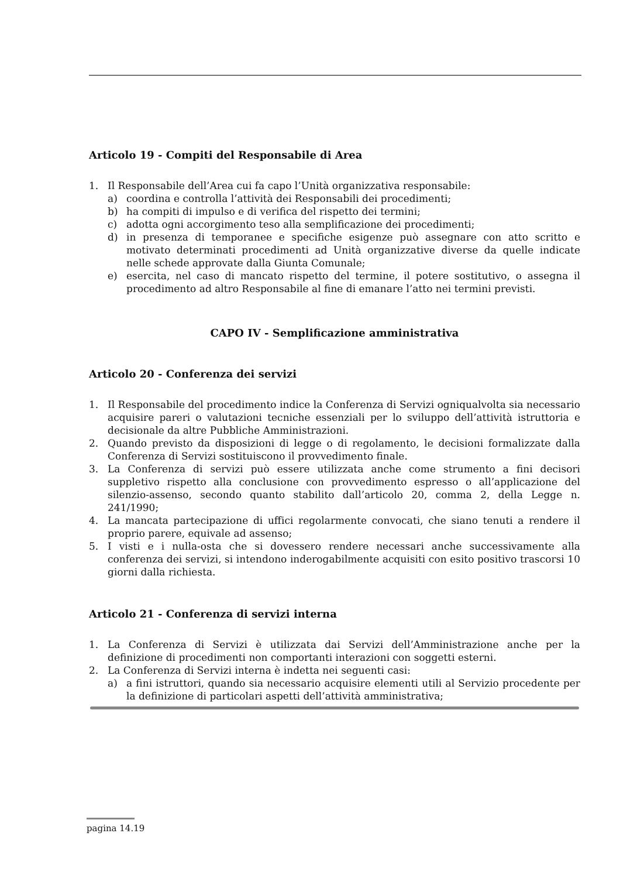Articolo 19 - Compiti del Responsabile di Area
1. Il Responsabile dell’Area cui fa capo l’Unità organizzativa responsabile:
a) coordina e controlla l’attività dei Responsabili dei procedimenti;
b) ha compiti di impulso e di verifica del rispetto dei termini;
c) adotta ogni accorgimento teso alla semplificazione dei procedimenti;
d) in presenza di temporanee e specifiche esigenze può assegnare con atto scritto e motivato determinati procedimenti ad Unità organizzative diverse da quelle indicate nelle schede approvate dalla Giunta Comunale;
e) esercita, nel caso di mancato rispetto del termine, il potere sostitutivo, o assegna il procedimento ad altro Responsabile al fine di emanare l’atto nei termini previsti.
CAPO IV - Semplificazione amministrativa
Articolo 20 - Conferenza dei servizi
1. Il Responsabile del procedimento indice la Conferenza di Servizi ogniqualvolta sia necessario acquisire pareri o valutazioni tecniche essenziali per lo sviluppo dell’attività istruttoria e decisionale da altre Pubbliche Amministrazioni.
2. Quando previsto da disposizioni di legge o di regolamento, le decisioni formalizzate dalla Conferenza di Servizi sostituiscono il provvedimento finale.
3. La Conferenza di servizi può essere utilizzata anche come strumento a fini decisori suppletivo rispetto alla conclusione con provvedimento espresso o all’applicazione del silenzio-assenso, secondo quanto stabilito dall’articolo 20, comma 2, della Legge n. 241/1990;
4. La mancata partecipazione di uffici regolarmente convocati, che siano tenuti a rendere il proprio parere, equivale ad assenso;
5. I visti e i nulla-osta che si dovessero rendere necessari anche successivamente alla conferenza dei servizi, si intendono inderogabilmente acquisiti con esito positivo trascorsi 10 giorni dalla richiesta.
Articolo 21 - Conferenza di servizi interna
1. La Conferenza di Servizi è utilizzata dai Servizi dell’Amministrazione anche per la definizione di procedimenti non comportanti interazioni con soggetti esterni.
2. La Conferenza di Servizi interna è indetta nei seguenti casi:
a) a fini istruttori, quando sia necessario acquisire elementi utili al Servizio procedente per la definizione di particolari aspetti dell’attività amministrativa;
pagina 14.19